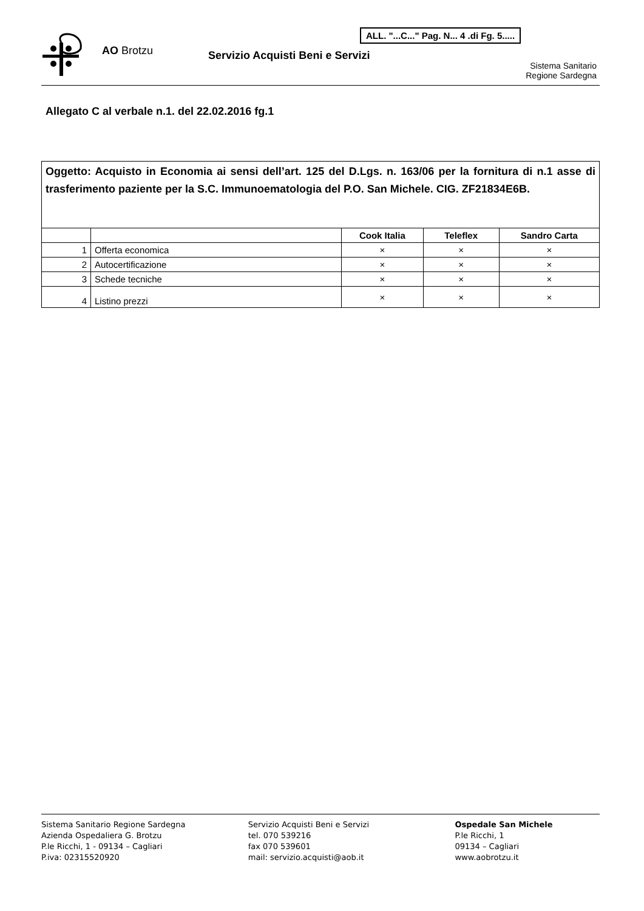AO Brotzu
Servizio Acquisti Beni e Servizi
ALL. "...C..." Pag. N... 4 .di Fg. 5.....
Sistema Sanitario
Regione Sardegna
Allegato C al verbale n.1. del 22.02.2016 fg.1
| Oggetto: Acquisto in Economia ai sensi dell’art. 125 del D.Lgs. n. 163/06 per la fornitura di n.1 asse di trasferimento paziente per la S.C. Immunoematologia del P.O. San Michele. CIG. ZF21834E6B. | | | | |
| | | Cook Italia | Teleflex | Sandro Carta |
| 1 | Offerta economica | × | × | × |
| 2 | Autocertificazione | × | × | × |
| 3 | Schede tecniche | × | × | × |
| 4 | Listino prezzi | × | × | × |
Sistema Sanitario Regione Sardegna
Azienda Ospedaliera G. Brotzu
P.le Ricchi, 1 - 09134 – Cagliari
P.iva: 02315520920
Servizio Acquisti Beni e Servizi
tel. 070 539216
fax 070 539601
mail: servizio.acquisti@aob.it
Ospedale San Michele
P.le Ricchi, 1
09134 – Cagliari
www.aobrotzu.it